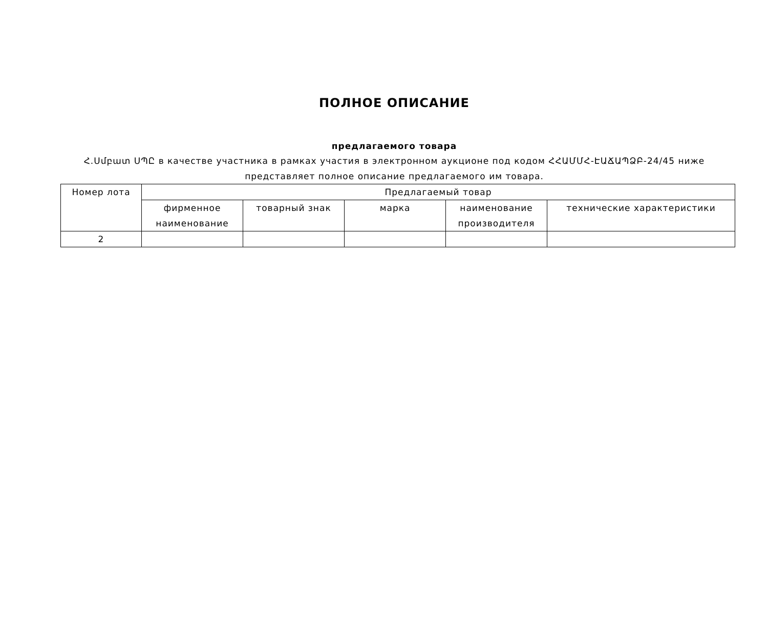ПОЛНОЕ ОПИСАНИЕ
предлагаемого товара
Հ.Սմբատ ՍՊԸ в качестве участника в рамках участия в электронном аукционе под кодом ՀՀԱՄՄՀ-ԷԱՃԱՊՁԲ-24/45 ниже представляет полное описание предлагаемого им товара.
| Номер лота | Предлагаемый товар | | | | |
| --- | --- | --- | --- | --- | --- |
| | фирменное наименование | товарный знак | марка | наименование производителя | технические характеристики |
| 2 | | | | | |